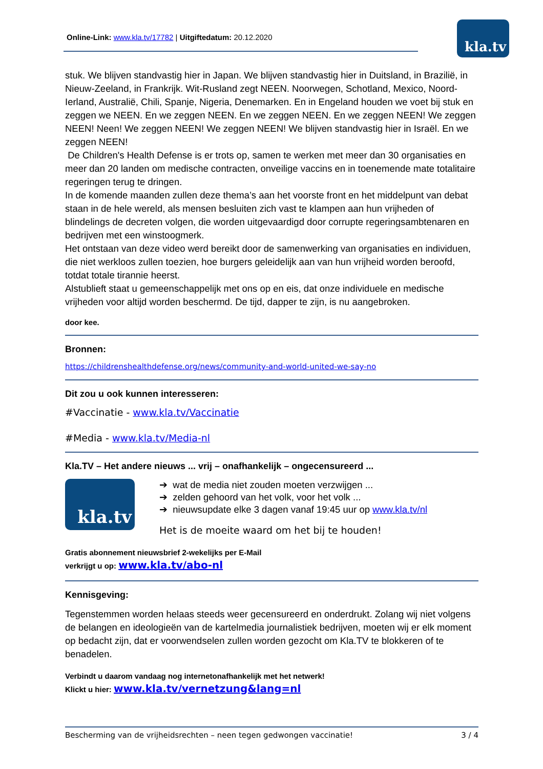Online-Link: www.kla.tv/17782 | Uitgiftedatum: 20.12.2020
kla.tv
stuk. We blijven standvastig hier in Japan. We blijven standvastig hier in Duitsland, in Brazilië, in Nieuw-Zeeland, in Frankrijk. Wit-Rusland zegt NEEN. Noorwegen, Schotland, Mexico, Noord-Ierland, Australië, Chili, Spanje, Nigeria, Denemarken. En in Engeland houden we voet bij stuk en zeggen we NEEN. En we zeggen NEEN. En we zeggen NEEN. En we zeggen NEEN! We zeggen NEEN! Neen! We zeggen NEEN! We zeggen NEEN! We blijven standvastig hier in Israël. En we zeggen NEEN!
De Children's Health Defense is er trots op, samen te werken met meer dan 30 organisaties en meer dan 20 landen om medische contracten, onveilige vaccins en in toenemende mate totalitaire regeringen terug te dringen.
In de komende maanden zullen deze thema’s aan het voorste front en het middelpunt van debat staan in de hele wereld, als mensen besluiten zich vast te klampen aan hun vrijheden of blindelings de decreten volgen, die worden uitgevaardigd door corrupte regeringsambtenaren en bedrijven met een winstoogmerk.
Het ontstaan van deze video werd bereikt door de samenwerking van organisaties en individuen, die niet werkloos zullen toezien, hoe burgers geleidelijk aan van hun vrijheid worden beroofd, totdat totale tirannie heerst.
Alstublieft staat u gemeenschappelijk met ons op en eis, dat onze individuele en medische vrijheden voor altijd worden beschermd. De tijd, dapper te zijn, is nu aangebroken.
door kee.
Bronnen:
https://childrenshealthdefense.org/news/community-and-world-united-we-say-no
Dit zou u ook kunnen interesseren:
#Vaccinatie - www.kla.tv/Vaccinatie
#Media - www.kla.tv/Media-nl
Kla.TV – Het andere nieuws ... vrij – onafhankelijk – ongecensureerd ...
kla.tv
➔ wat de media niet zouden moeten verzwijgen ...
➔ zelden gehoord van het volk, voor het volk ...
➔ nieuwsupdate elke 3 dagen vanaf 19:45 uur op www.kla.tv/nl
Het is de moeite waard om het bij te houden!
Gratis abonnement nieuwsbrief 2-wekelijks per E-Mail
verkrijgt u op: www.kla.tv/abo-nl
Kennisgeving:
Tegenstemmen worden helaas steeds weer gecensureerd en onderdrukt. Zolang wij niet volgens de belangen en ideologieën van de kartelmedia journalistiek bedrijven, moeten wij er elk moment op bedacht zijn, dat er voorwendselen zullen worden gezocht om Kla.TV te blokkeren of te benadelen.
Verbindt u daarom vandaag nog internetonafhankelijk met het netwerk!
Klickt u hier: www.kla.tv/vernetzung&lang=nl
Bescherming van de vrijheidsrechten – neen tegen gedwongen vaccinatie! 3 / 4